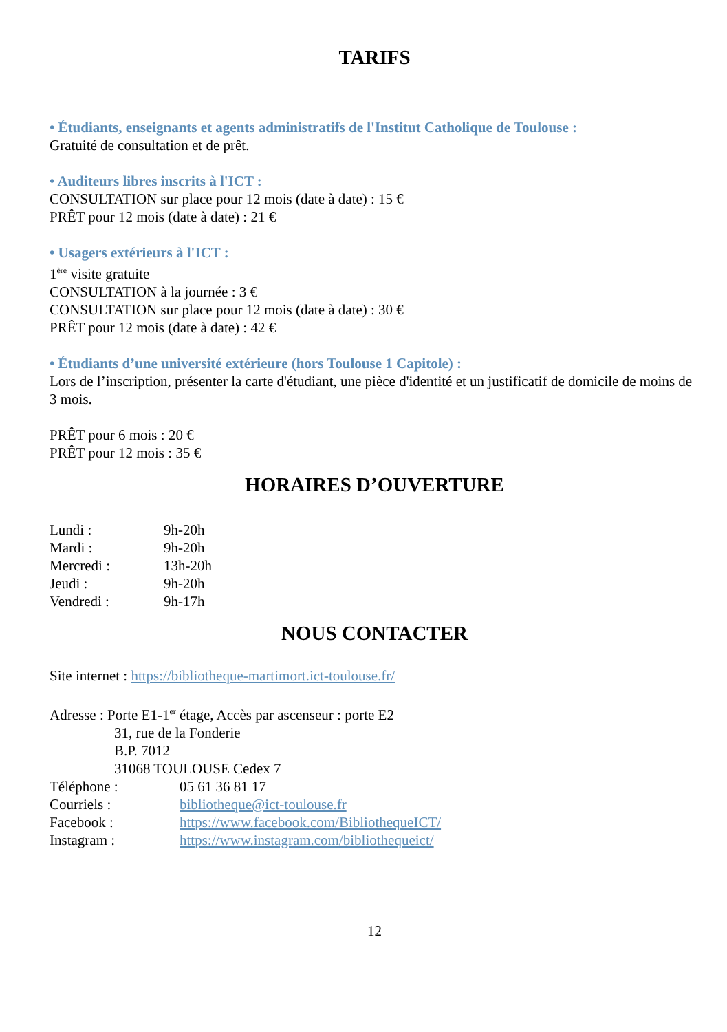TARIFS
• Étudiants, enseignants et agents administratifs de l'Institut Catholique de Toulouse :
Gratuité de consultation et de prêt.
• Auditeurs libres inscrits à l'ICT :
CONSULTATION sur place pour 12 mois (date à date) : 15 €
PRÊT pour 12 mois (date à date) : 21 €
• Usagers extérieurs à l'ICT :
1<sup>ère</sup> visite gratuite
CONSULTATION à la journée : 3 €
CONSULTATION sur place pour 12 mois (date à date) : 30 €
PRÊT pour 12 mois (date à date) : 42 €
• Étudiants d’une université extérieure (hors Toulouse 1 Capitole) :
Lors de l’inscription, présenter la carte d'étudiant, une pièce d'identité et un justificatif de domicile de moins de 3 mois.
PRÊT pour 6 mois : 20 €
PRÊT pour 12 mois : 35 €
HORAIRES D’OUVERTURE
| Lundi : | 9h-20h |
| Mardi : | 9h-20h |
| Mercredi : | 13h-20h |
| Jeudi : | 9h-20h |
| Vendredi : | 9h-17h |
NOUS CONTACTER
Site internet : https://bibliotheque-martimort.ict-toulouse.fr/
Adresse : Porte E1-1<sup>er</sup> étage, Accès par ascenseur : porte E2
31, rue de la Fonderie
B.P. 7012
31068 TOULOUSE Cedex 7
| Téléphone : | 05 61 36 81 17 |
| Courriels : | bibliotheque@ict-toulouse.fr |
| Facebook : | https://www.facebook.com/BibliothequeICT/ |
| Instagram : | https://www.instagram.com/bibliothequeict/ |
12